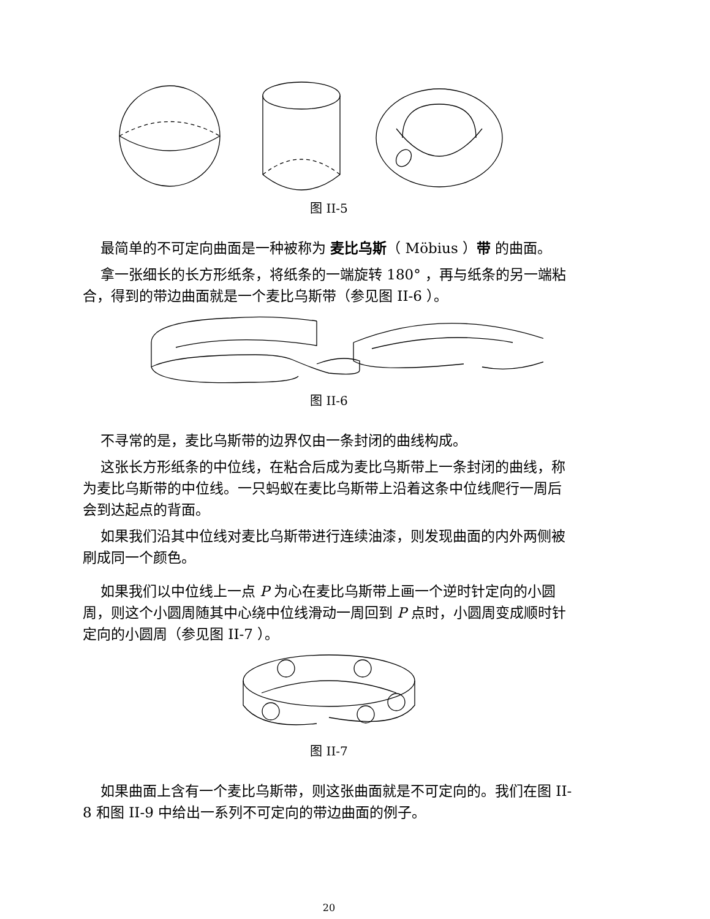图 II-5
最简单的不可定向曲面是一种被称为 麦比乌斯（ Möbius ）带 的曲面。
拿一张细长的长方形纸条，将纸条的一端旋转 180° ，再与纸条的另一端粘合，得到的带边曲面就是一个麦比乌斯带（参见图 II-6 ）。
图 II-6
不寻常的是，麦比乌斯带的边界仅由一条封闭的曲线构成。
这张长方形纸条的中位线，在粘合后成为麦比乌斯带上一条封闭的曲线，称为麦比乌斯带的中位线。一只蚂蚁在麦比乌斯带上沿着这条中位线爬行一周后会到达起点的背面。
如果我们沿其中位线对麦比乌斯带进行连续油漆，则发现曲面的内外两侧被刷成同一个颜色。
如果我们以中位线上一点 P 为心在麦比乌斯带上画一个逆时针定向的小圆周，则这个小圆周随其中心绕中位线滑动一周回到 P 点时，小圆周变成顺时针定向的小圆周（参见图 II-7 ）。
图 II-7
如果曲面上含有一个麦比乌斯带，则这张曲面就是不可定向的。我们在图 II-8 和图 II-9 中给出一系列不可定向的带边曲面的例子。
20